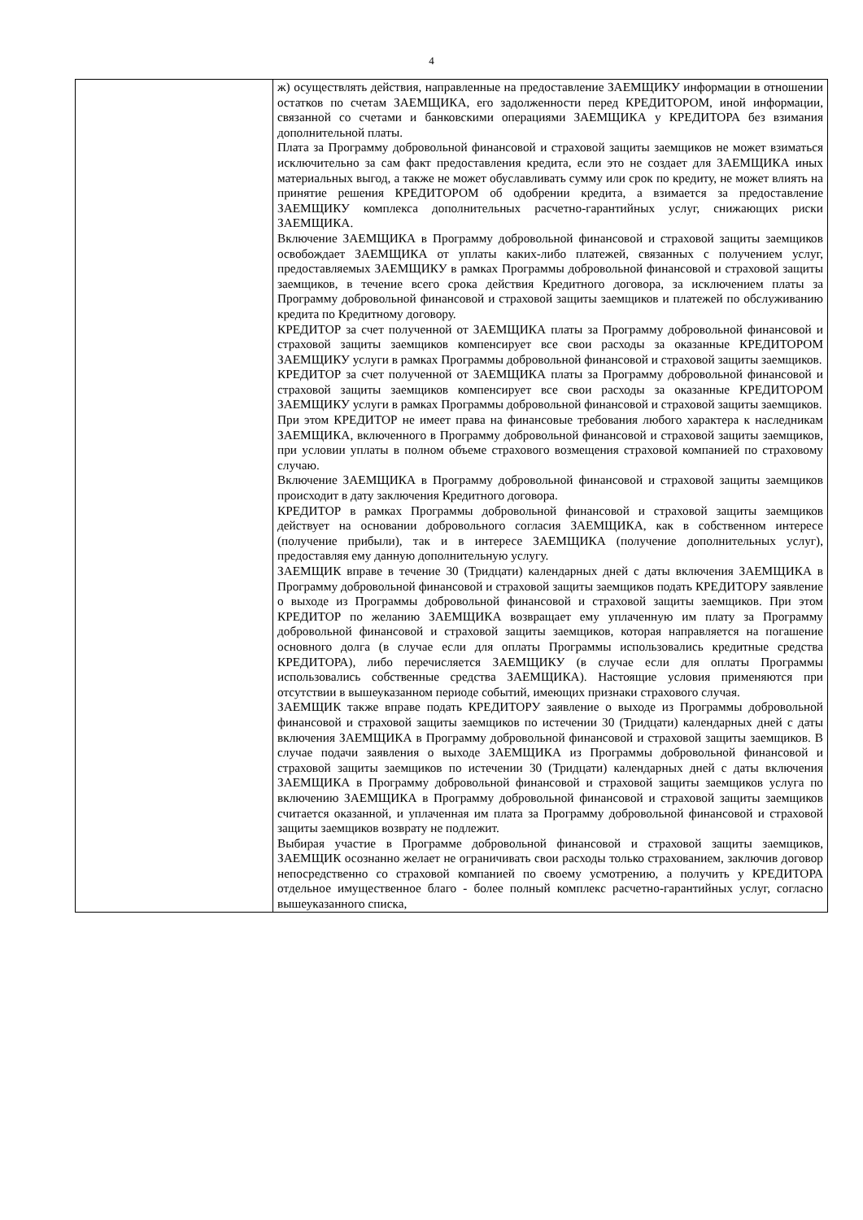4
| | ж) осуществлять действия, направленные на предоставление ЗАЕМЩИКУ информации в отношении остатков по счетам ЗАЕМЩИКА, его задолженности перед КРЕДИТОРОМ, иной информации, связанной со счетами и банковскими операциями ЗАЕМЩИКА у КРЕДИТОРА без взимания дополнительной платы. Плата за Программу добровольной финансовой и страховой защиты заемщиков не может взиматься исключительно за сам факт предоставления кредита, если это не создает для ЗАЕМЩИКА иных материальных выгод, а также не может обуславливать сумму или срок по кредиту, не может влиять на принятие решения КРЕДИТОРОМ об одобрении кредита, а взимается за предоставление ЗАЕМЩИКУ комплекса дополнительных расчетно-гарантийных услуг, снижающих риски ЗАЕМЩИКА. Включение ЗАЕМЩИКА в Программу добровольной финансовой и страховой защиты заемщиков освобождает ЗАЕМЩИКА от уплаты каких-либо платежей, связанных с получением услуг, предоставляемых ЗАЕМЩИКУ в рамках Программы добровольной финансовой и страховой защиты заемщиков, в течение всего срока действия Кредитного договора, за исключением платы за Программу добровольной финансовой и страховой защиты заемщиков и платежей по обслуживанию кредита по Кредитному договору. КРЕДИТОР за счет полученной от ЗАЕМЩИКА платы за Программу добровольной финансовой и страховой защиты заемщиков компенсирует все свои расходы за оказанные КРЕДИТОРОМ ЗАЕМЩИКУ услуги в рамках Программы добровольной финансовой и страховой защиты заемщиков. КРЕДИТОР за счет полученной от ЗАЕМЩИКА платы за Программу добровольной финансовой и страховой защиты заемщиков компенсирует все свои расходы за оказанные КРЕДИТОРОМ ЗАЕМЩИКУ услуги в рамках Программы добровольной финансовой и страховой защиты заемщиков. При этом КРЕДИТОР не имеет права на финансовые требования любого характера к наследникам ЗАЕМЩИКА, включенного в Программу добровольной финансовой и страховой защиты заемщиков, при условии уплаты в полном объеме страхового возмещения страховой компанией по страховому случаю. Включение ЗАЕМЩИКА в Программу добровольной финансовой и страховой защиты заемщиков происходит в дату заключения Кредитного договора. КРЕДИТОР в рамках Программы добровольной финансовой и страховой защиты заемщиков действует на основании добровольного согласия ЗАЕМЩИКА, как в собственном интересе (получение прибыли), так и в интересе ЗАЕМЩИКА (получение дополнительных услуг), предоставляя ему данную дополнительную услугу. ЗАЕМЩИК вправе в течение 30 (Тридцати) календарных дней с даты включения ЗАЕМЩИКА в Программу добровольной финансовой и страховой защиты заемщиков подать КРЕДИТОРУ заявление о выходе из Программы добровольной финансовой и страховой защиты заемщиков. При этом КРЕДИТОР по желанию ЗАЕМЩИКА возвращает ему уплаченную им плату за Программу добровольной финансовой и страховой защиты заемщиков, которая направляется на погашение основного долга (в случае если для оплаты Программы использовались кредитные средства КРЕДИТОРА), либо перечисляется ЗАЕМЩИКУ (в случае если для оплаты Программы использовались собственные средства ЗАЕМЩИКА). Настоящие условия применяются при отсутствии в вышеуказанном периоде событий, имеющих признаки страхового случая. ЗАЕМЩИК также вправе подать КРЕДИТОРУ заявление о выходе из Программы добровольной финансовой и страховой защиты заемщиков по истечении 30 (Тридцати) календарных дней с даты включения ЗАЕМЩИКА в Программу добровольной финансовой и страховой защиты заемщиков. В случае подачи заявления о выходе ЗАЕМЩИКА из Программы добровольной финансовой и страховой защиты заемщиков по истечении 30 (Тридцати) календарных дней с даты включения ЗАЕМЩИКА в Программу добровольной финансовой и страховой защиты заемщиков услуга по включению ЗАЕМЩИКА в Программу добровольной финансовой и страховой защиты заемщиков считается оказанной, и уплаченная им плата за Программу добровольной финансовой и страховой защиты заемщиков возврату не подлежит. Выбирая участие в Программе добровольной финансовой и страховой защиты заемщиков, ЗАЕМЩИК осознанно желает не ограничивать свои расходы только страхованием, заключив договор непосредственно со страховой компанией по своему усмотрению, а получить у КРЕДИТОРА отдельное имущественное благо - более полный комплекс расчетно-гарантийных услуг, согласно вышеуказанного списка, |